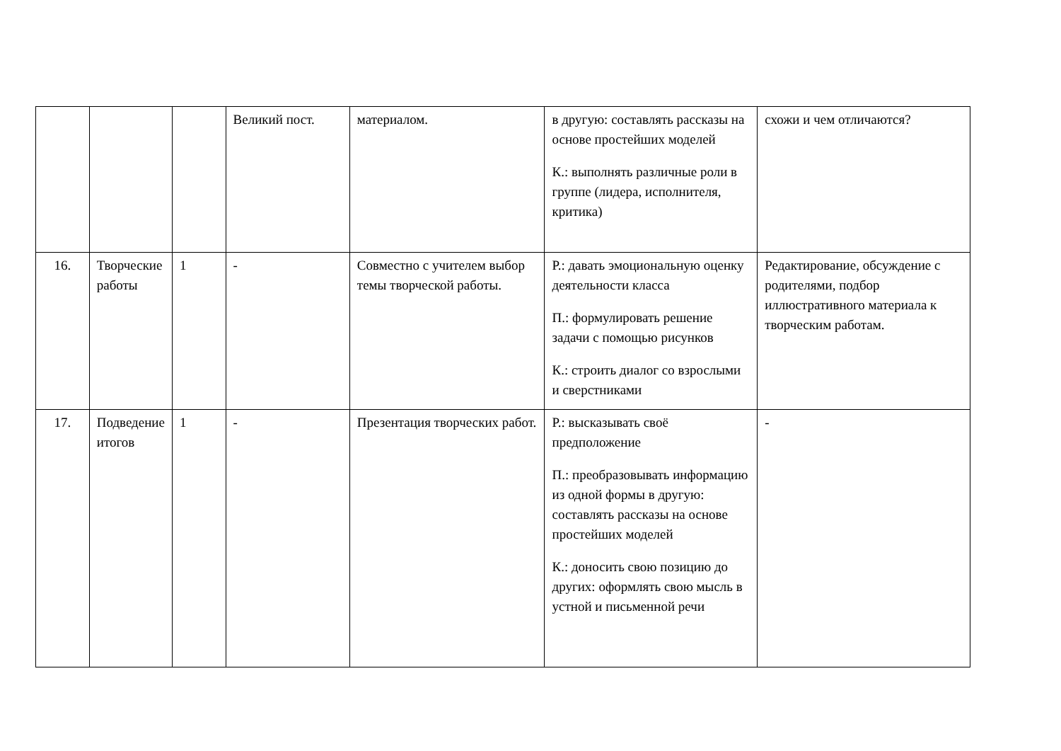| | | | Великий пост. | материалом. | в другую: составлять рассказы на основе простейших моделей К.: выполнять различные роли в группе (лидера, исполнителя, критика) | схожи и чем отличаются? |
| 16. | Творческие работы | 1 | - | Совместно с учителем выбор темы творческой работы. | Р.: давать эмоциональную оценку деятельности класса П.: формулировать решение задачи с помощью рисунков К.: строить диалог со взрослыми и сверстниками | Редактирование, обсуждение с родителями, подбор иллюстративного материала к творческим работам. |
| 17. | Подведение итогов | 1 | - | Презентация творческих работ. | Р.: высказывать своё предположение П.: преобразовывать информацию из одной формы в другую: составлять рассказы на основе простейших моделей К.: доносить свою позицию до других: оформлять свою мысль в устной и письменной речи | - |